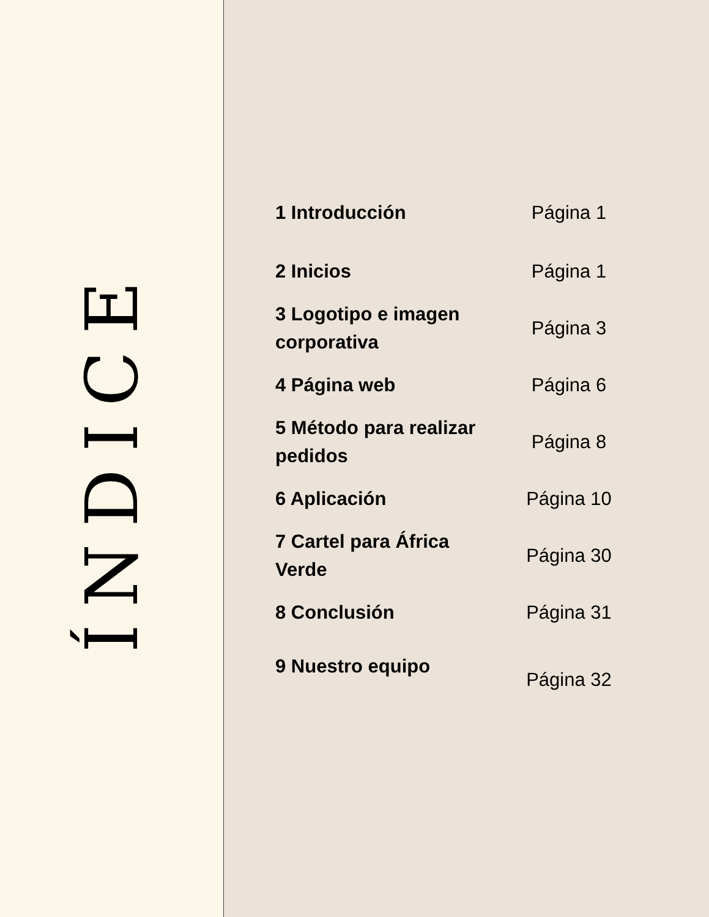ÍNDICE
1 Introducción
Página 1
2 Inicios
Página 1
3 Logotipo e imagen corporativa
Página 3
4 Página web
Página 6
5 Método para realizar pedidos
Página 8
6 Aplicación
Página 10
7 Cartel para África Verde
Página 30
8 Conclusión
Página 31
9 Nuestro equipo
Página 32